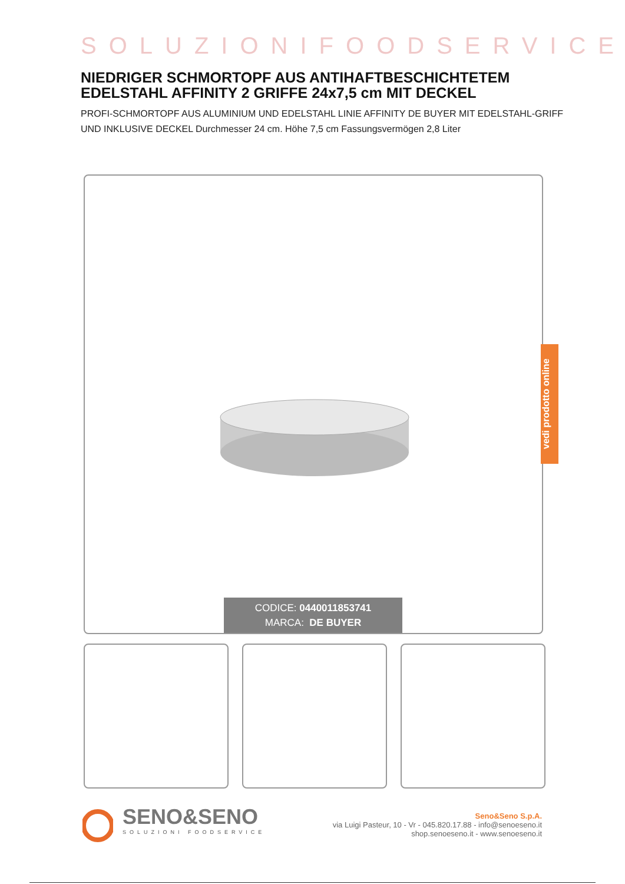SOLUZIONIFOODSERVICE
NIEDRIGER SCHMORTOPF AUS ANTIHAFTBESCHICHTETEM EDELSTAHL AFFINITY 2 GRIFFE 24x7,5 cm MIT DECKEL
PROFI-SCHMORTOPF AUS ALUMINIUM UND EDELSTAHL LINIE AFFINITY DE BUYER MIT EDELSTAHL-GRIFF UND INKLUSIVE DECKEL Durchmesser 24 cm. Höhe 7,5 cm Fassungsvermögen 2,8 Liter
CODICE: 0440011853741
MARCA: DE BUYER
vedi prodotto online
SENO&SENO
SOLUZIONI FOODSERVICE
Seno&Seno S.p.A.
via Luigi Pasteur, 10 - Vr - 045.820.17.88 - info@senoeseno.it
shop.senoeseno.it - www.senoeseno.it